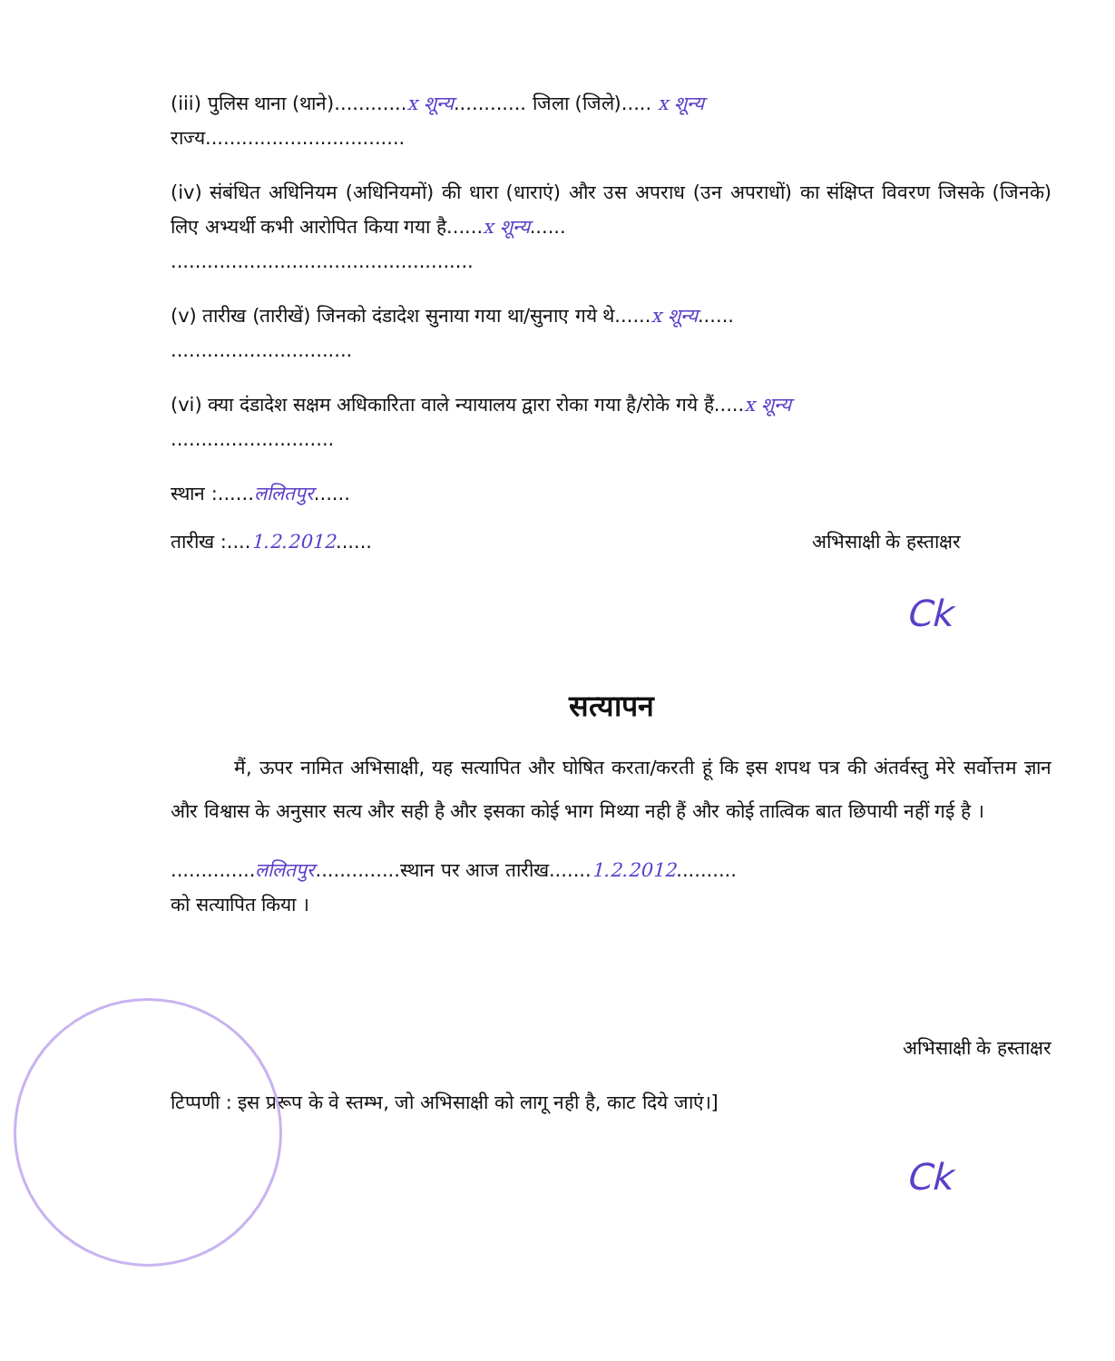(iii) पुलिस थाना (थाने)............x शून्य............ जिला (जिले)..... x शून्य
राज्य.................................
(iv) संबंधित अधिनियम (अधिनियमों) की धारा (धाराएं) और उस अपराध (उन अपराधों) का संक्षिप्त विवरण जिसके (जिनके) लिए अभ्यर्थी कभी आरोपित किया गया है......x शून्य......
..................................................
(v) तारीख (तारीखें) जिनको दंडादेश सुनाया गया था/सुनाए गये थे......x शून्य......
..............................
(vi) क्या दंडादेश सक्षम अधिकारिता वाले न्यायालय द्वारा रोका गया है/रोके गये हैं.....x शून्य
...........................
स्थान :......ललितपुर......
तारीख :....1.2.2012...... अभिसाक्षी के हस्ताक्षर
Ck
सत्यापन
मैं, ऊपर नामित अभिसाक्षी, यह सत्यापित और घोषित करता/करती हूं कि इस शपथ पत्र की अंतर्वस्तु मेरे सर्वोत्तम ज्ञान और विश्वास के अनुसार सत्य और सही है और इसका कोई भाग मिथ्या नही हैं और कोई तात्विक बात छिपायी नहीं गई है ।
..............ललितपुर..............स्थान पर आज तारीख.......1.2.2012..........
को सत्यापित किया ।
अभिसाक्षी के हस्ताक्षर
टिप्पणी : इस प्ररूप के वे स्तम्भ, जो अभिसाक्षी को लागू नही है, काट दिये जाएं।]
Ck